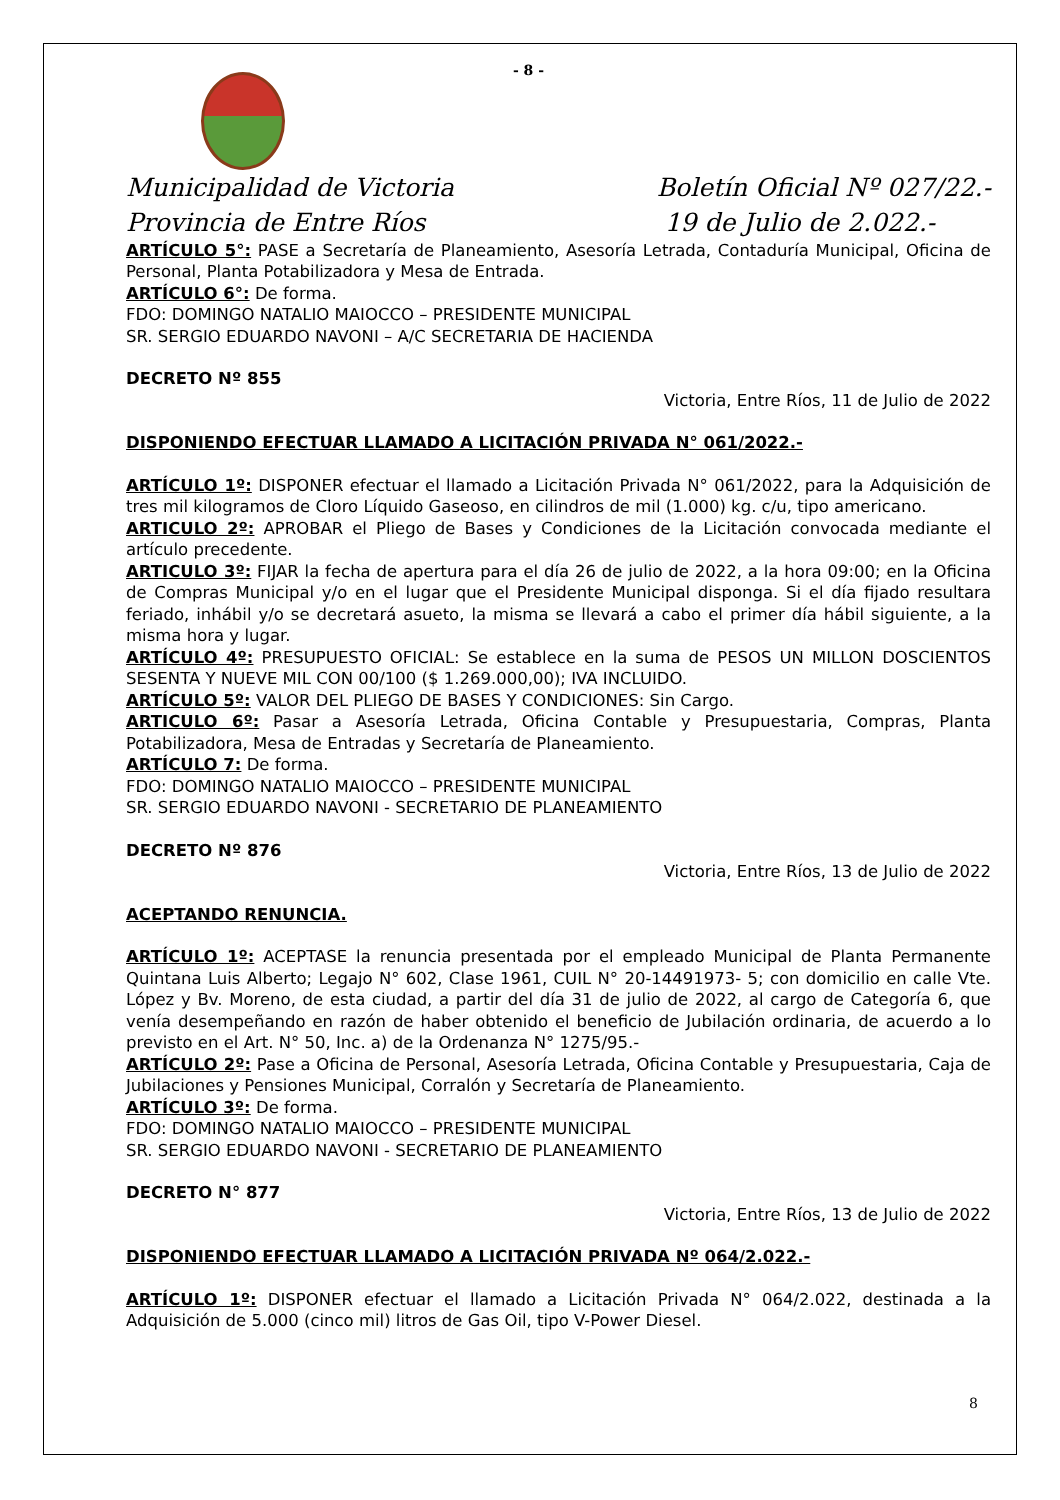- 8 -
Municipalidad de Victoria
Provincia de Entre Ríos
Boletín Oficial Nº 027/22.-
19 de Julio de 2.022.-
ARTÍCULO 5°: PASE a Secretaría de Planeamiento, Asesoría Letrada, Contaduría Municipal, Oficina de Personal, Planta Potabilizadora y Mesa de Entrada.
ARTÍCULO 6°: De forma.
FDO: DOMINGO NATALIO MAIOCCO – PRESIDENTE MUNICIPAL
SR. SERGIO EDUARDO NAVONI – A/C SECRETARIA DE HACIENDA
DECRETO Nº 855
Victoria, Entre Ríos, 11 de Julio de 2022
DISPONIENDO EFECTUAR LLAMADO A LICITACIÓN PRIVADA N° 061/2022.-
ARTÍCULO 1º: DISPONER efectuar el llamado a Licitación Privada N° 061/2022, para la Adquisición de tres mil kilogramos de Cloro Líquido Gaseoso, en cilindros de mil (1.000) kg. c/u, tipo americano.
ARTICULO 2º: APROBAR el Pliego de Bases y Condiciones de la Licitación convocada mediante el artículo precedente.
ARTICULO 3º: FIJAR la fecha de apertura para el día 26 de julio de 2022, a la hora 09:00; en la Oficina de Compras Municipal y/o en el lugar que el Presidente Municipal disponga. Si el día fijado resultara feriado, inhábil y/o se decretará asueto, la misma se llevará a cabo el primer día hábil siguiente, a la misma hora y lugar.
ARTÍCULO 4º: PRESUPUESTO OFICIAL: Se establece en la suma de PESOS UN MILLON DOSCIENTOS SESENTA Y NUEVE MIL CON 00/100 ($ 1.269.000,00); IVA INCLUIDO.
ARTÍCULO 5º: VALOR DEL PLIEGO DE BASES Y CONDICIONES: Sin Cargo.
ARTICULO 6º: Pasar a Asesoría Letrada, Oficina Contable y Presupuestaria, Compras, Planta Potabilizadora, Mesa de Entradas y Secretaría de Planeamiento.
ARTÍCULO 7: De forma.
FDO: DOMINGO NATALIO MAIOCCO – PRESIDENTE MUNICIPAL
SR. SERGIO EDUARDO NAVONI - SECRETARIO DE PLANEAMIENTO
DECRETO Nº 876
Victoria, Entre Ríos, 13 de Julio de 2022
ACEPTANDO RENUNCIA.
ARTÍCULO 1º: ACEPTASE la renuncia presentada por el empleado Municipal de Planta Permanente Quintana Luis Alberto; Legajo N° 602, Clase 1961, CUIL N° 20-14491973- 5; con domicilio en calle Vte. López y Bv. Moreno, de esta ciudad, a partir del día 31 de julio de 2022, al cargo de Categoría 6, que venía desempeñando en razón de haber obtenido el beneficio de Jubilación ordinaria, de acuerdo a lo previsto en el Art. N° 50, Inc. a) de la Ordenanza N° 1275/95.-
ARTÍCULO 2º: Pase a Oficina de Personal, Asesoría Letrada, Oficina Contable y Presupuestaria, Caja de Jubilaciones y Pensiones Municipal, Corralón y Secretaría de Planeamiento.
ARTÍCULO 3º: De forma.
FDO: DOMINGO NATALIO MAIOCCO – PRESIDENTE MUNICIPAL
SR. SERGIO EDUARDO NAVONI - SECRETARIO DE PLANEAMIENTO
DECRETO N° 877
Victoria, Entre Ríos, 13 de Julio de 2022
DISPONIENDO EFECTUAR LLAMADO A LICITACIÓN PRIVADA Nº 064/2.022.-
ARTÍCULO 1º: DISPONER efectuar el llamado a Licitación Privada N° 064/2.022, destinada a la Adquisición de 5.000 (cinco mil) litros de Gas Oil, tipo V-Power Diesel.
8